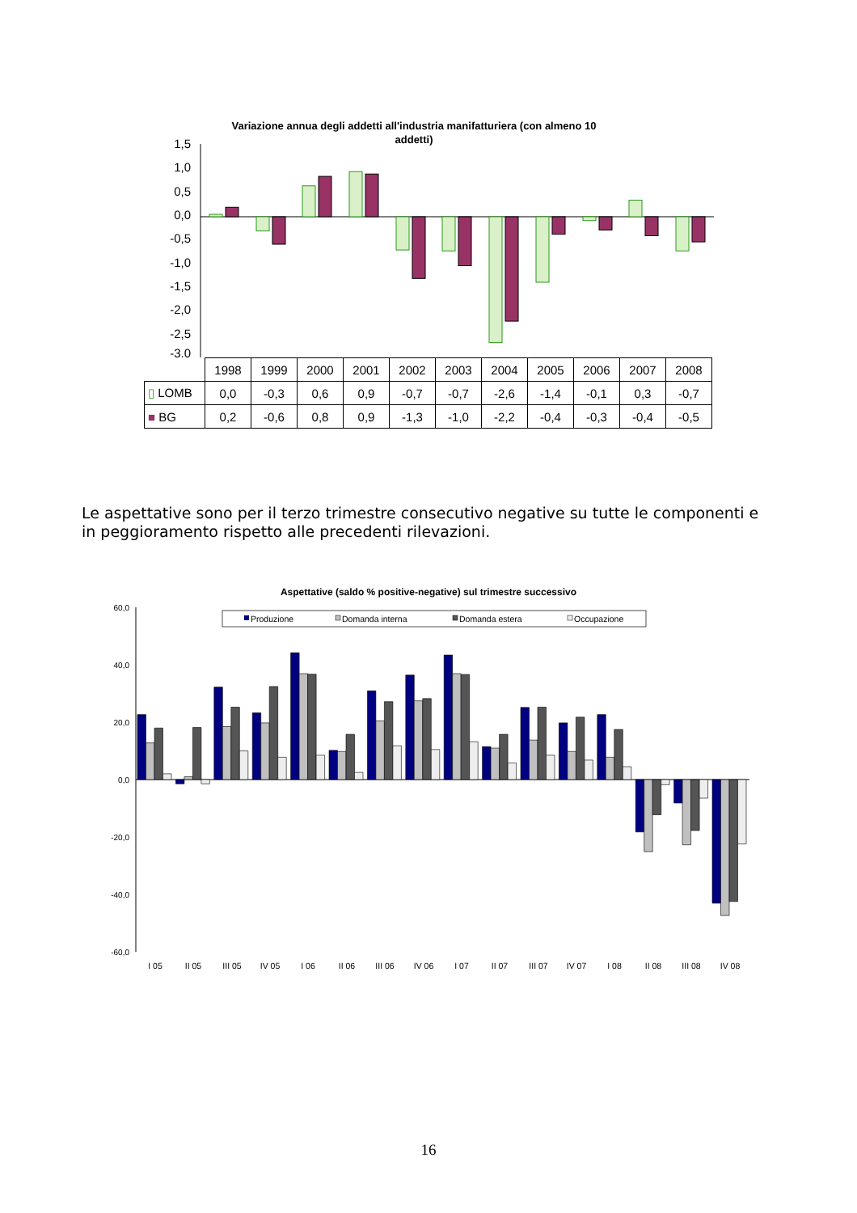Variazione annua degli addetti all'industria manifatturiera (con almeno 10
addetti)
1,5
1,0
0,5
0,0
-0,5
-1,0
-1,5
-2,0
-2,5
-3,0
| | 1998 | 1999 | 2000 | 2001 | 2002 | 2003 | 2004 | 2005 | 2006 | 2007 | 2008 |
| --- | --- | --- | --- | --- | --- | --- | --- | --- | --- | --- | --- |
| ▯ LOMB | 0,0 | -0,3 | 0,6 | 0,9 | -0,7 | -0,7 | -2,6 | -1,4 | -0,1 | 0,3 | -0,7 |
| ■ BG | 0,2 | -0,6 | 0,8 | 0,9 | -1,3 | -1,0 | -2,2 | -0,4 | -0,3 | -0,4 | -0,5 |
Le aspettative sono per il terzo trimestre consecutivo negative su tutte le componenti e in peggioramento rispetto alle precedenti rilevazioni.
Aspettative (saldo % positive-negative) sul trimestre successivo
Produzione
Domanda interna
Domanda estera
Occupazione
60,0
40,0
20,0
0,0
-20,0
-40,0
-60,0
I 05
II 05
III 05
IV 05
I 06
II 06
III 06
IV 06
I 07
II 07
III 07
IV 07
I 08
II 08
III 08
IV 08
16